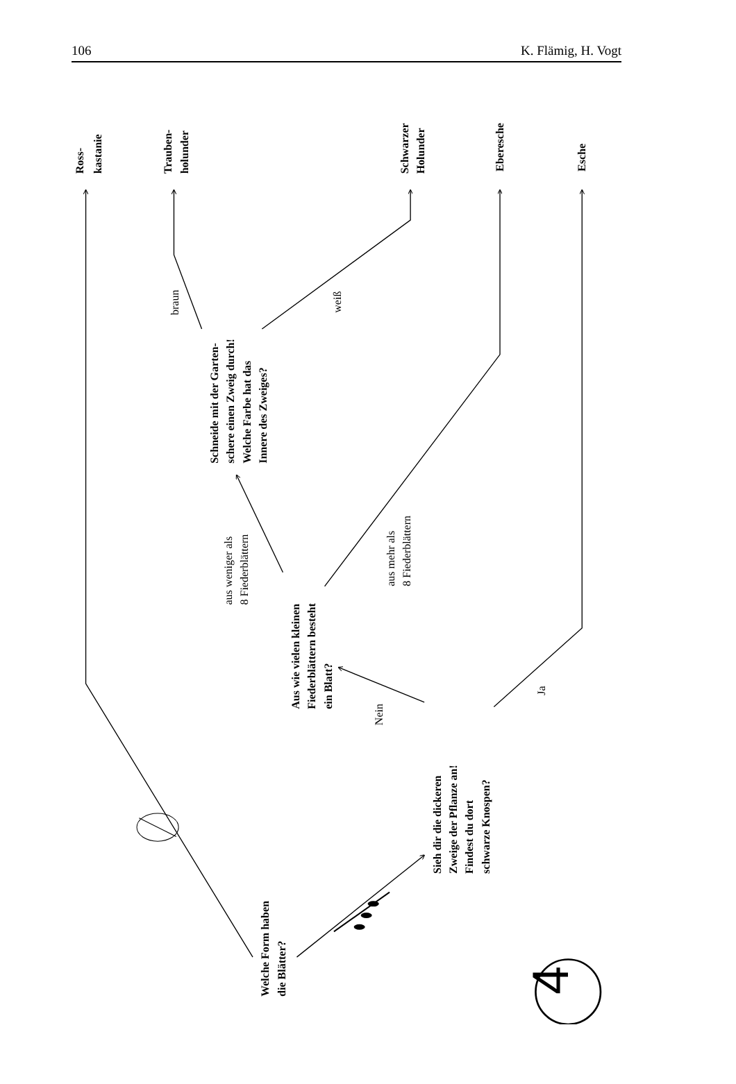106 K. Flämig, H. Vogt
Ross-
kastanie
Trauben-
holunder
Schwarzer
Holunder
Eberesche
Esche
Schneide mit der Garten-
schere einen Zweig durch!
Welche Farbe hat das
Innere des Zweiges?
Aus wie vielen kleinen
Fiederblättern besteht
ein Blatt?
Sieh dir die dickeren
Zweige der Pflanze an!
Findest du dort
schwarze Knospen?
Welche Form haben
die Blätter?
braun
weiß
aus weniger als
8 Fiederblättern
aus mehr als
8 Fiederblättern
Nein
Ja
4